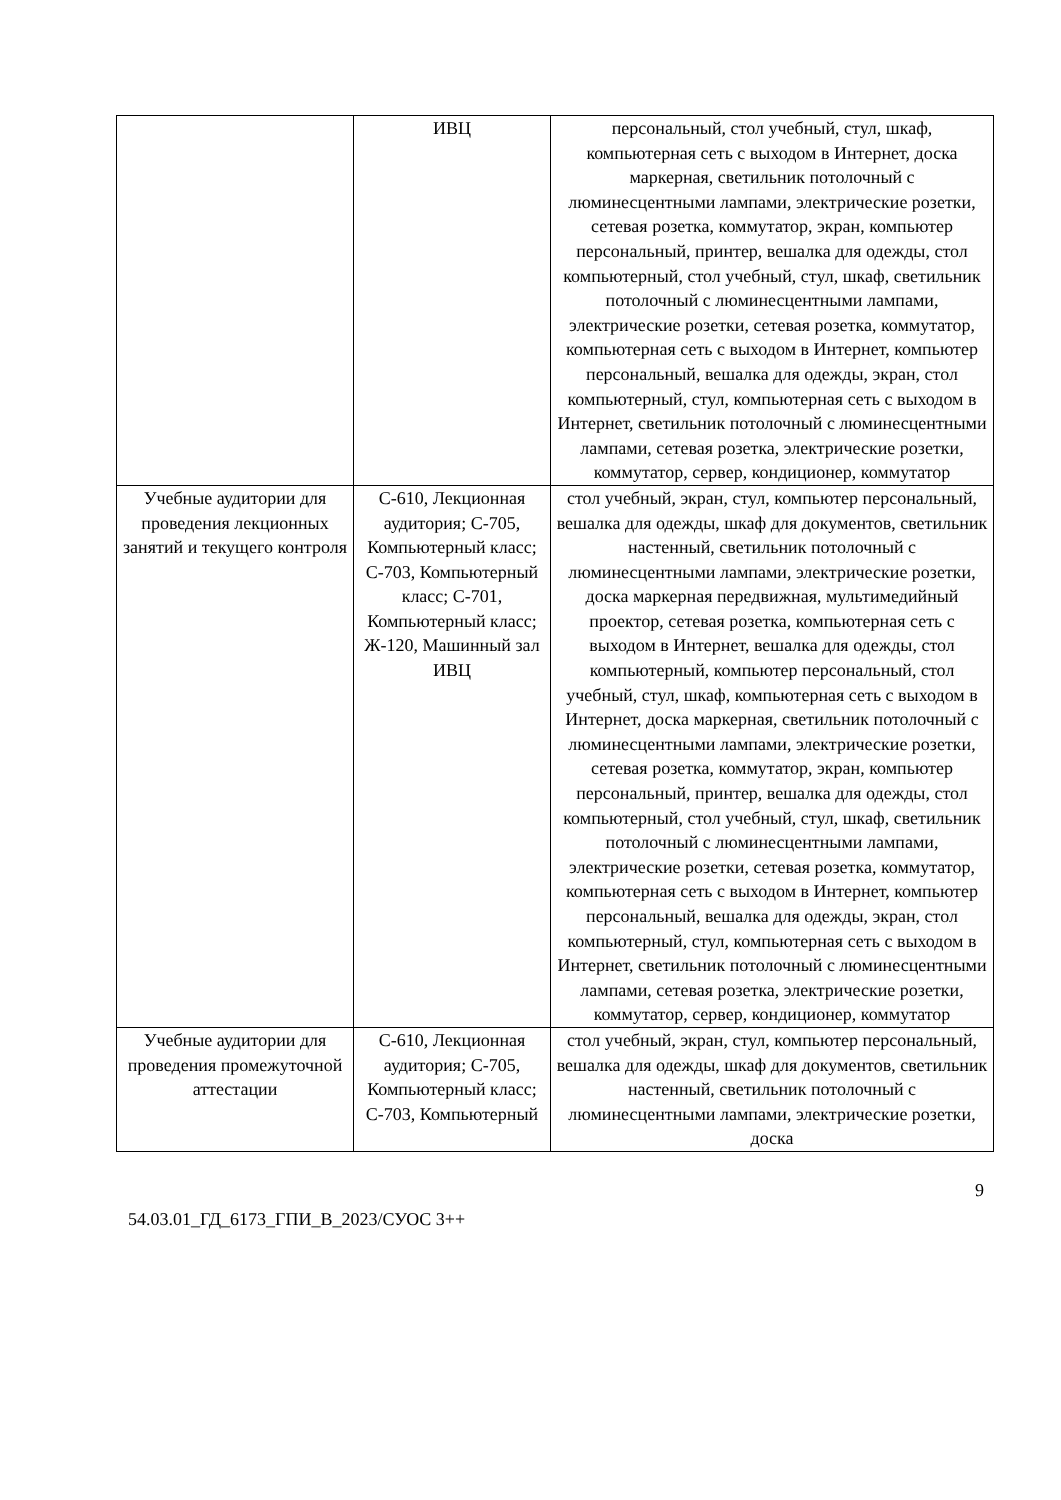| | ИВЦ | персональный, стол учебный, стул, шкаф, компьютерная сеть с выходом в Интернет, доска маркерная, светильник потолочный с люминесцентными лампами, электрические розетки, сетевая розетка, коммутатор, экран, компьютер персональный, принтер, вешалка для одежды, стол компьютерный, стол учебный, стул, шкаф, светильник потолочный с люминесцентными лампами, электрические розетки, сетевая розетка, коммутатор, компьютерная сеть с выходом в Интернет, компьютер персональный, вешалка для одежды, экран, стол компьютерный, стул, компьютерная сеть с выходом в Интернет, светильник потолочный с люминесцентными лампами, сетевая розетка, электрические розетки, коммутатор, сервер, кондиционер, коммутатор |
| Учебные аудитории для проведения лекционных занятий и текущего контроля | С-610, Лекционная аудитория; С-705, Компьютерный класс; С-703, Компьютерный класс; С-701, Компьютерный класс; Ж-120, Машинный зал ИВЦ | стол учебный, экран, стул, компьютер персональный, вешалка для одежды, шкаф для документов, светильник настенный, светильник потолочный с люминесцентными лампами, электрические розетки, доска маркерная передвижная, мультимедийный проектор, сетевая розетка, компьютерная сеть с выходом в Интернет, вешалка для одежды, стол компьютерный, компьютер персональный, стол учебный, стул, шкаф, компьютерная сеть с выходом в Интернет, доска маркерная, светильник потолочный с люминесцентными лампами, электрические розетки, сетевая розетка, коммутатор, экран, компьютер персональный, принтер, вешалка для одежды, стол компьютерный, стол учебный, стул, шкаф, светильник потолочный с люминесцентными лампами, электрические розетки, сетевая розетка, коммутатор, компьютерная сеть с выходом в Интернет, компьютер персональный, вешалка для одежды, экран, стол компьютерный, стул, компьютерная сеть с выходом в Интернет, светильник потолочный с люминесцентными лампами, сетевая розетка, электрические розетки, коммутатор, сервер, кондиционер, коммутатор |
| Учебные аудитории для проведения промежуточной аттестации | С-610, Лекционная аудитория; С-705, Компьютерный класс; С-703, Компьютерный | стол учебный, экран, стул, компьютер персональный, вешалка для одежды, шкаф для документов, светильник настенный, светильник потолочный с люминесцентными лампами, электрические розетки, доска |
9
54.03.01_ГД_6173_ГПИ_В_2023/СУОС 3++